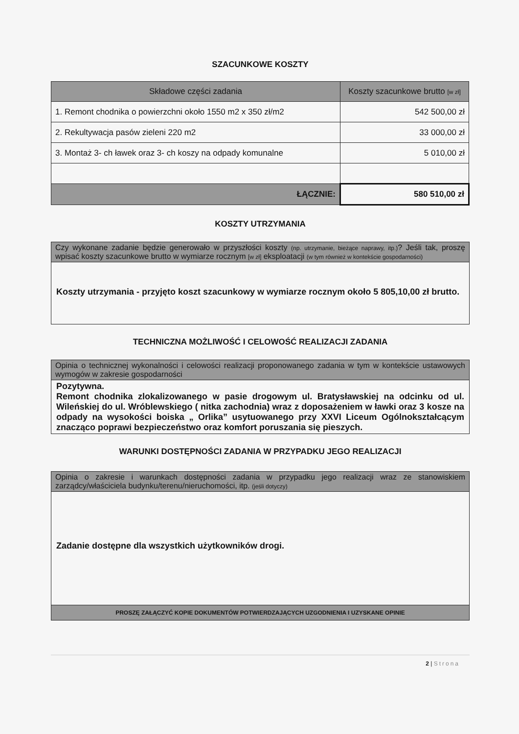SZACUNKOWE KOSZTY
| Składowe części zadania | Koszty szacunkowe brutto [w zł] |
| --- | --- |
| 1. Remont chodnika o powierzchni około 1550 m2 x 350 zł/m2 | 542 500,00 zł |
| 2. Rekultywacja pasów zieleni 220 m2 | 33 000,00 zł |
| 3. Montaż 3- ch ławek oraz 3- ch koszy na odpady komunalne | 5 010,00 zł |
| ŁĄCZNIE: | 580 510,00 zł |
KOSZTY UTRZYMANIA
Czy wykonane zadanie będzie generowało w przyszłości koszty (np. utrzymanie, bieżące naprawy, itp.)? Jeśli tak, proszę wpisać koszty szacunkowe brutto w wymiarze rocznym [w zł] eksploatacji (w tym również w kontekście gospodarności)
Koszty utrzymania - przyjęto koszt szacunkowy w wymiarze rocznym około 5 805,10,00 zł brutto.
TECHNICZNA MOŻLIWOŚĆ I CELOWOŚĆ REALIZACJI ZADANIA
Opinia o technicznej wykonalności i celowości realizacji proponowanego zadania w tym w kontekście ustawowych wymogów w zakresie gospodarności
Pozytywna.
Remont chodnika zlokalizowanego w pasie drogowym ul. Bratysławskiej na odcinku od ul. Wileńskiej do ul. Wróblewskiego ( nitka zachodnia) wraz z doposażeniem w ławki oraz 3 kosze na odpady na wysokości boiska „ Orlika” usytuowanego przy XXVI Liceum Ogólnokształcącym znacząco poprawi bezpieczeństwo oraz komfort poruszania się pieszych.
WARUNKI DOSTĘPNOŚCI ZADANIA W PRZYPADKU JEGO REALIZACJI
Opinia o zakresie i warunkach dostępności zadania w przypadku jego realizacji wraz ze stanowiskiem zarządcy/właściciela budynku/terenu/nieruchomości, itp. (jeśli dotyczy)
Zadanie dostępne dla wszystkich użytkowników drogi.
PROSZĘ ZAŁĄCZYĆ KOPIE DOKUMENTÓW POTWIERDZAJĄCYCH UZGODNIENIA I UZYSKANE OPINIE
2 | Strona